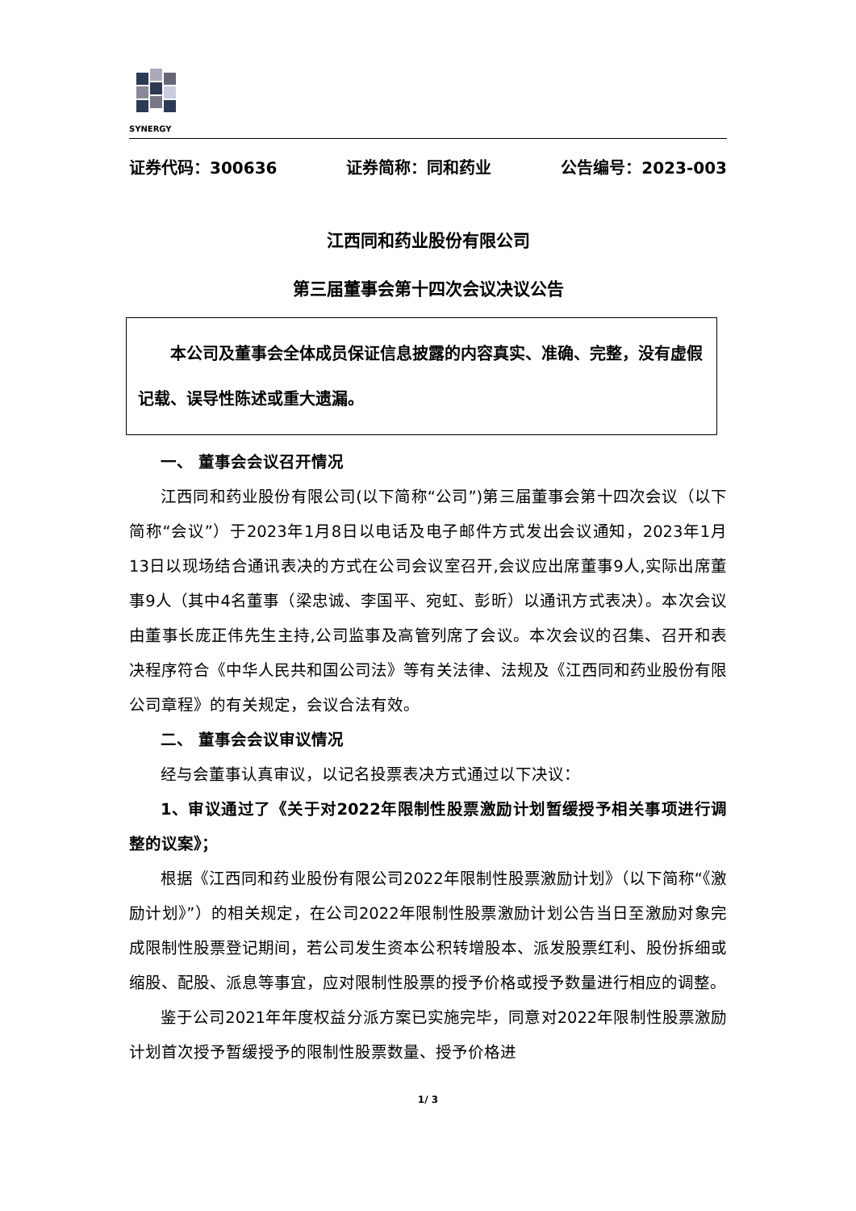SYNERGY
证券代码：300636 证券简称：同和药业 公告编号：2023-003
江西同和药业股份有限公司
第三届董事会第十四次会议决议公告
　　本公司及董事会全体成员保证信息披露的内容真实、准确、完整，没有虚假记载、误导性陈述或重大遗漏。
一、 董事会会议召开情况
江西同和药业股份有限公司(以下简称“公司”)第三届董事会第十四次会议（以下简称“会议”）于2023年1月8日以电话及电子邮件方式发出会议通知，2023年1月13日以现场结合通讯表决的方式在公司会议室召开,会议应出席董事9人,实际出席董事9人（其中4名董事（梁忠诚、李国平、宛虹、彭昕）以通讯方式表决）。本次会议由董事长庞正伟先生主持,公司监事及高管列席了会议。本次会议的召集、召开和表决程序符合《中华人民共和国公司法》等有关法律、法规及《江西同和药业股份有限公司章程》的有关规定，会议合法有效。
二、 董事会会议审议情况
经与会董事认真审议，以记名投票表决方式通过以下决议：
1、审议通过了《关于对2022年限制性股票激励计划暂缓授予相关事项进行调整的议案》；
根据《江西同和药业股份有限公司2022年限制性股票激励计划》（以下简称“《激励计划》”）的相关规定，在公司2022年限制性股票激励计划公告当日至激励对象完成限制性股票登记期间，若公司发生资本公积转增股本、派发股票红利、股份拆细或缩股、配股、派息等事宜，应对限制性股票的授予价格或授予数量进行相应的调整。
鉴于公司2021年年度权益分派方案已实施完毕，同意对2022年限制性股票激励计划首次授予暂缓授予的限制性股票数量、授予价格进
1/ 3